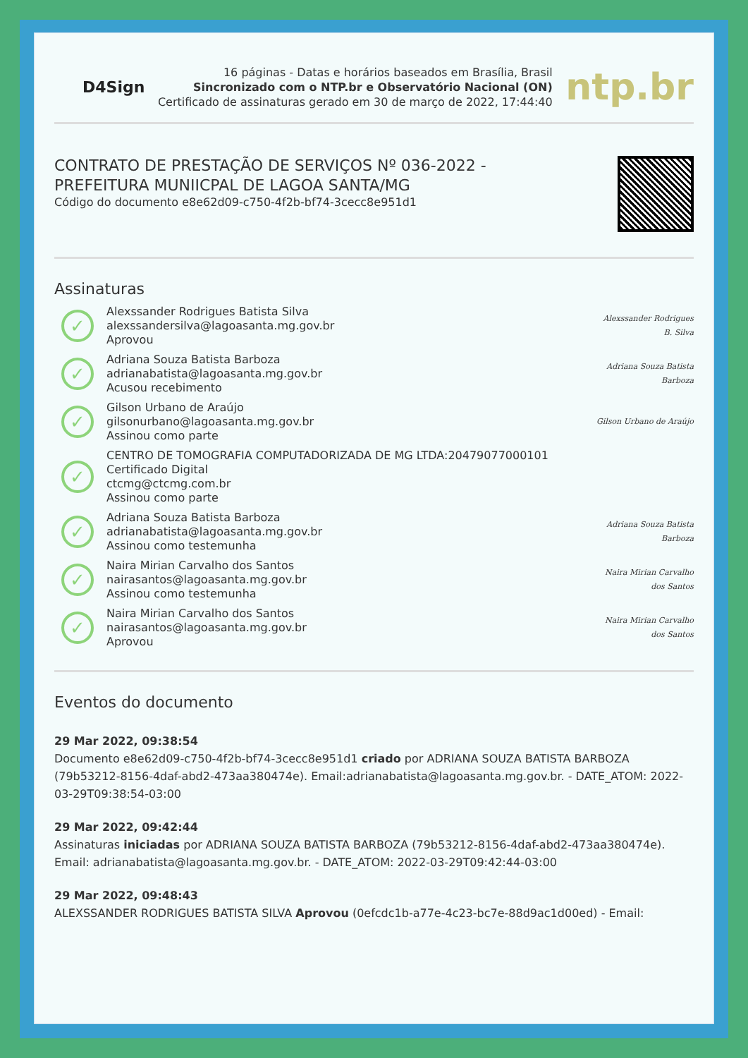D4Sign
16 páginas - Datas e horários baseados em Brasília, Brasil
Sincronizado com o NTP.br e Observatório Nacional (ON)
Certificado de assinaturas gerado em 30 de março de 2022, 17:44:40
ntp.br
CONTRATO DE PRESTAÇÃO DE SERVIÇOS Nº 036-2022 -
PREFEITURA MUNIICPAL DE LAGOA SANTA/MG
Código do documento e8e62d09-c750-4f2b-bf74-3cecc8e951d1
Assinaturas
✓
Alexssander Rodrigues Batista Silva
alexssandersilva@lagoasanta.mg.gov.br
Aprovou
Alexssander Rodrigues B. Silva
✓
Adriana Souza Batista Barboza
adrianabatista@lagoasanta.mg.gov.br
Acusou recebimento
Adriana Souza Batista Barboza
✓
Gilson Urbano de Araújo
gilsonurbano@lagoasanta.mg.gov.br
Assinou como parte
Gilson Urbano de Araújo
✓
CENTRO DE TOMOGRAFIA COMPUTADORIZADA DE MG LTDA:20479077000101
Certificado Digital
ctcmg@ctcmg.com.br
Assinou como parte
✓
Adriana Souza Batista Barboza
adrianabatista@lagoasanta.mg.gov.br
Assinou como testemunha
Adriana Souza Batista Barboza
✓
Naira Mirian Carvalho dos Santos
nairasantos@lagoasanta.mg.gov.br
Assinou como testemunha
Naira Mirian Carvalho dos Santos
✓
Naira Mirian Carvalho dos Santos
nairasantos@lagoasanta.mg.gov.br
Aprovou
Naira Mirian Carvalho dos Santos
Eventos do documento
29 Mar 2022, 09:38:54
Documento e8e62d09-c750-4f2b-bf74-3cecc8e951d1 criado por ADRIANA SOUZA BATISTA BARBOZA (79b53212-8156-4daf-abd2-473aa380474e). Email:adrianabatista@lagoasanta.mg.gov.br. - DATE_ATOM: 2022-03-29T09:38:54-03:00
29 Mar 2022, 09:42:44
Assinaturas iniciadas por ADRIANA SOUZA BATISTA BARBOZA (79b53212-8156-4daf-abd2-473aa380474e). Email: adrianabatista@lagoasanta.mg.gov.br. - DATE_ATOM: 2022-03-29T09:42:44-03:00
29 Mar 2022, 09:48:43
ALEXSSANDER RODRIGUES BATISTA SILVA Aprovou (0efcdc1b-a77e-4c23-bc7e-88d9ac1d00ed) - Email: